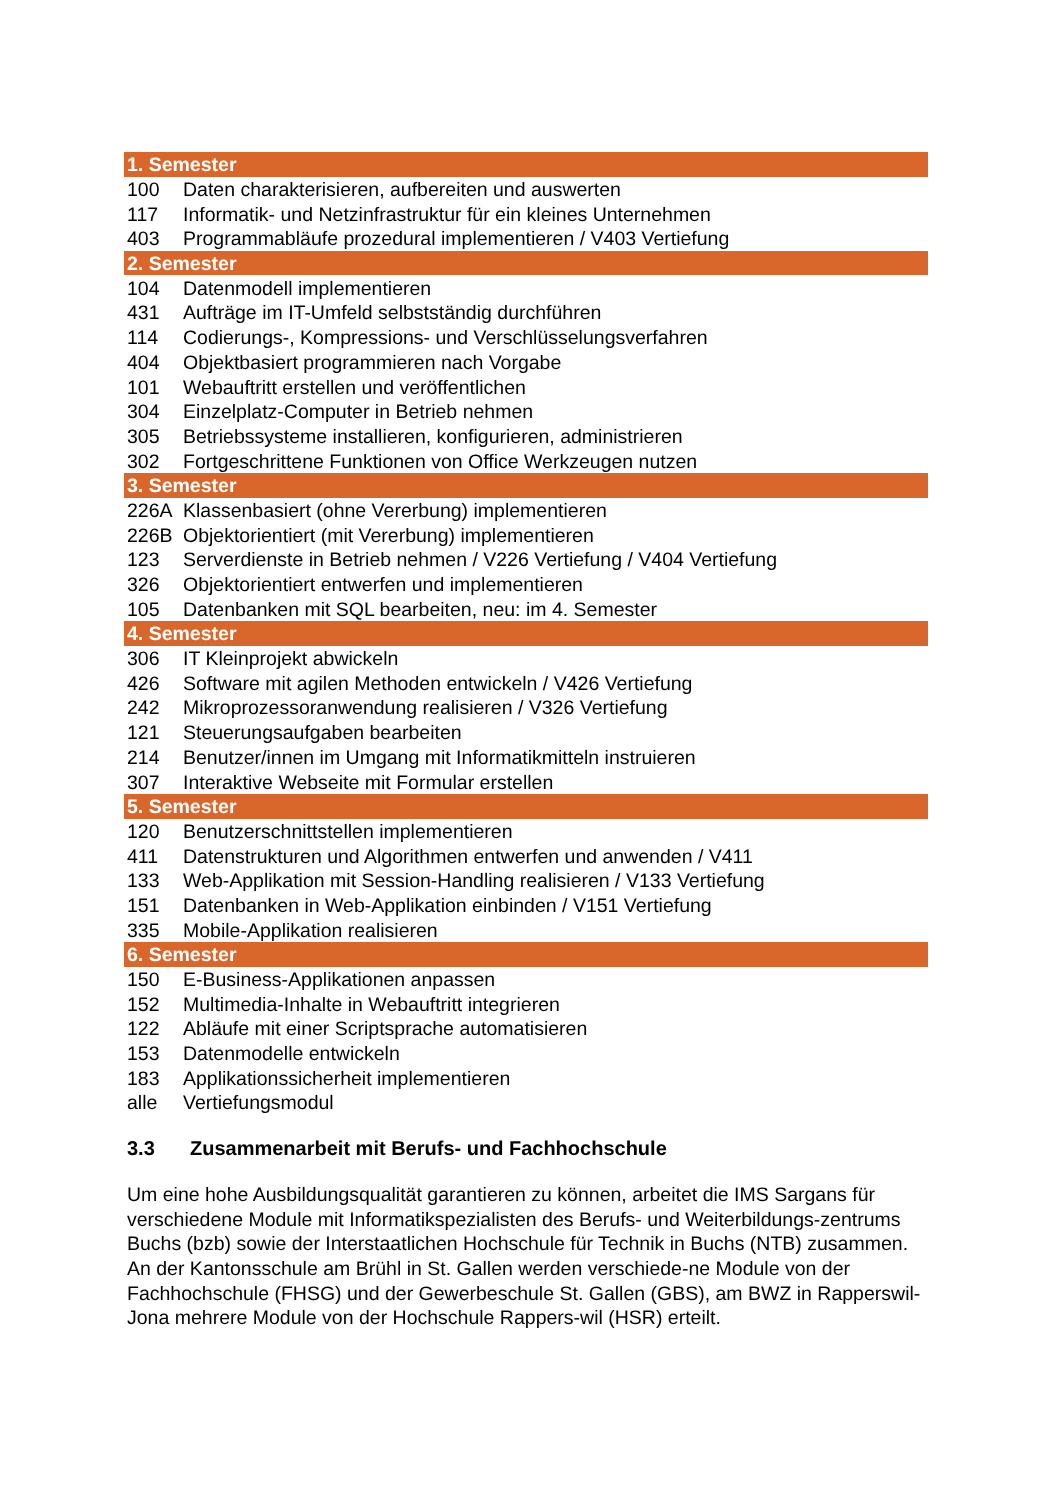| 1. Semester | |
| 100 | Daten charakterisieren, aufbereiten und auswerten |
| 117 | Informatik- und Netzinfrastruktur für ein kleines Unternehmen |
| 403 | Programmabläufe prozedural implementieren / V403 Vertiefung |
| 2. Semester | |
| 104 | Datenmodell implementieren |
| 431 | Aufträge im IT-Umfeld selbstständig durchführen |
| 114 | Codierungs-, Kompressions- und Verschlüsselungsverfahren |
| 404 | Objektbasiert programmieren nach Vorgabe |
| 101 | Webauftritt erstellen und veröffentlichen |
| 304 | Einzelplatz-Computer in Betrieb nehmen |
| 305 | Betriebssysteme installieren, konfigurieren, administrieren |
| 302 | Fortgeschrittene Funktionen von Office Werkzeugen nutzen |
| 3. Semester | |
| 226A | Klassenbasiert (ohne Vererbung) implementieren |
| 226B | Objektorientiert (mit Vererbung) implementieren |
| 123 | Serverdienste in Betrieb nehmen / V226 Vertiefung / V404 Vertiefung |
| 326 | Objektorientiert entwerfen und implementieren |
| 105 | Datenbanken mit SQL bearbeiten, neu: im 4. Semester |
| 4. Semester | |
| 306 | IT Kleinprojekt abwickeln |
| 426 | Software mit agilen Methoden entwickeln / V426 Vertiefung |
| 242 | Mikroprozessoranwendung realisieren / V326 Vertiefung |
| 121 | Steuerungsaufgaben bearbeiten |
| 214 | Benutzer/innen im Umgang mit Informatikmitteln instruieren |
| 307 | Interaktive Webseite mit Formular erstellen |
| 5. Semester | |
| 120 | Benutzerschnittstellen implementieren |
| 411 | Datenstrukturen und Algorithmen entwerfen und anwenden / V411 |
| 133 | Web-Applikation mit Session-Handling realisieren / V133 Vertiefung |
| 151 | Datenbanken in Web-Applikation einbinden / V151 Vertiefung |
| 335 | Mobile-Applikation realisieren |
| 6. Semester | |
| 150 | E-Business-Applikationen anpassen |
| 152 | Multimedia-Inhalte in Webauftritt integrieren |
| 122 | Abläufe mit einer Scriptsprache automatisieren |
| 153 | Datenmodelle entwickeln |
| 183 | Applikationssicherheit implementieren |
| alle | Vertiefungsmodul |
3.3 Zusammenarbeit mit Berufs- und Fachhochschule
Um eine hohe Ausbildungsqualität garantieren zu können, arbeitet die IMS Sargans für verschiedene Module mit Informatikspezialisten des Berufs- und Weiterbildungs-zentrums Buchs (bzb) sowie der Interstaatlichen Hochschule für Technik in Buchs (NTB) zusammen. An der Kantonsschule am Brühl in St. Gallen werden verschiede-ne Module von der Fachhochschule (FHSG) und der Gewerbeschule St. Gallen (GBS), am BWZ in Rapperswil-Jona mehrere Module von der Hochschule Rappers-wil (HSR) erteilt.